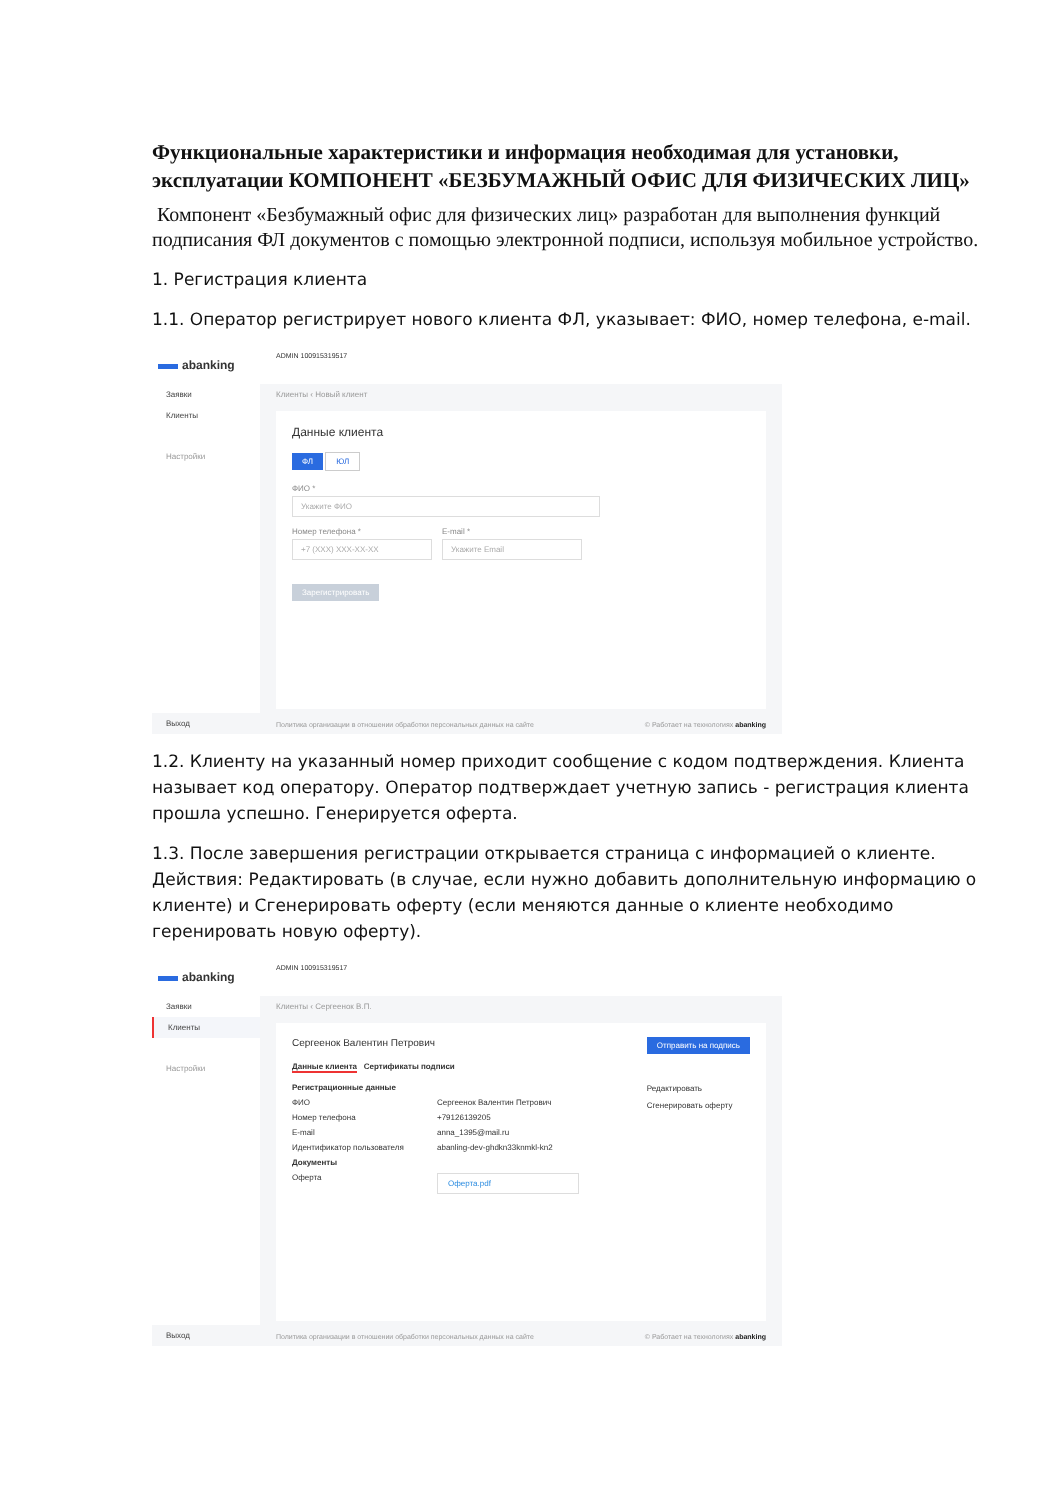Функциональные характеристики и информация необходимая для установки, эксплуатации КОМПОНЕНТ «БЕЗБУМАЖНЫЙ ОФИС ДЛЯ ФИЗИЧЕСКИХ ЛИЦ»
Компонент «Безбумажный офис для физических лиц» разработан для выполнения функций подписания ФЛ документов с помощью электронной подписи, используя мобильное устройство.
1. Регистрация клиента
1.1. Оператор регистрирует нового клиента ФЛ, указывает: ФИО, номер телефона, e-mail.
abanking
Заявки
Клиенты
Настройки
Выход
ADMIN 100915319517
Клиенты ‹ Новый клиент
Данные клиента
ФЛ ЮЛ
ФИО *
Укажите ФИО
Номер телефона *
+7 (XXX) XXX-XX-XX
E-mail *
Укажите Email
Зарегистрировать
Политика организации в отношении обработки персональных данных на сайте © Работает на технологиях abanking
1.2. Клиенту на указанный номер приходит сообщение с кодом подтверждения. Клиента называет код оператору. Оператор подтверждает учетную запись - регистрация клиента прошла успешно. Генерируется оферта.
1.3. После завершения регистрации открывается страница с информацией о клиенте. Действия: Редактировать (в случае, если нужно добавить дополнительную информацию о клиенте) и Сгенерировать оферту (если меняются данные о клиенте необходимо геренировать новую оферту).
abanking
Заявки
Клиенты
Настройки
Выход
ADMIN 100915319517
Клиенты ‹ Сергеенок В.П.
Сергеенок Валентин Петрович
Данные клиента Сертификаты подписи
Регистрационные данные
ФИО Сергеенок Валентин Петрович
Номер телефона +79126139205
E-mail anna_1395@mail.ru
Идентификатор пользователя abanling-dev-ghdkn33knmkl-kn2
Документы
Оферта
Оферта.pdf
Отправить на подпись
Редактировать
Сгенерировать оферту
Политика организации в отношении обработки персональных данных на сайте © Работает на технологиях abanking